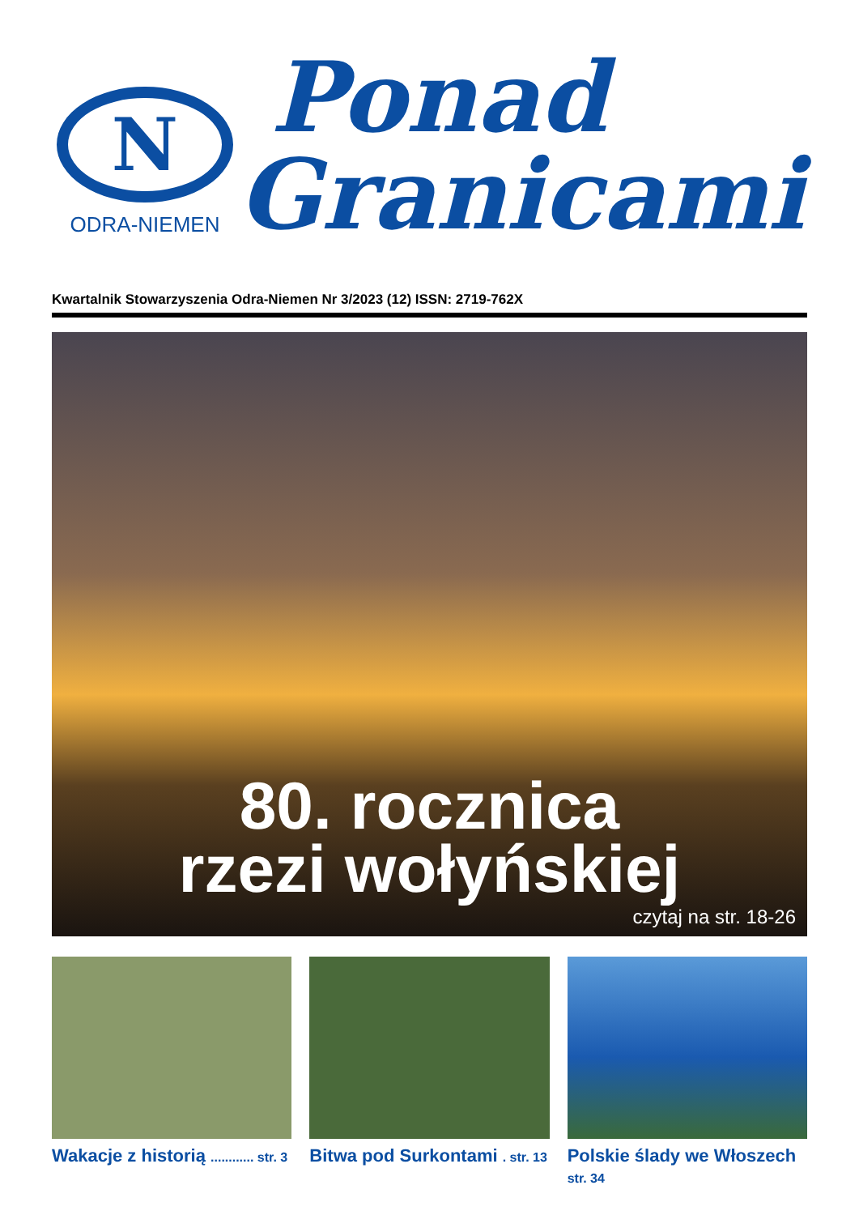N
ODRA-NIEMEN
Ponad
Granicami
Kwartalnik Stowarzyszenia Odra-Niemen Nr 3/2023 (12) ISSN: 2719-762X
80. rocznica
rzezi wołyńskiej
czytaj na str. 18-26
Wakacje z historią ............ str. 3
Bitwa pod Surkontami . str. 13
Polskie ślady we Włoszech str. 34